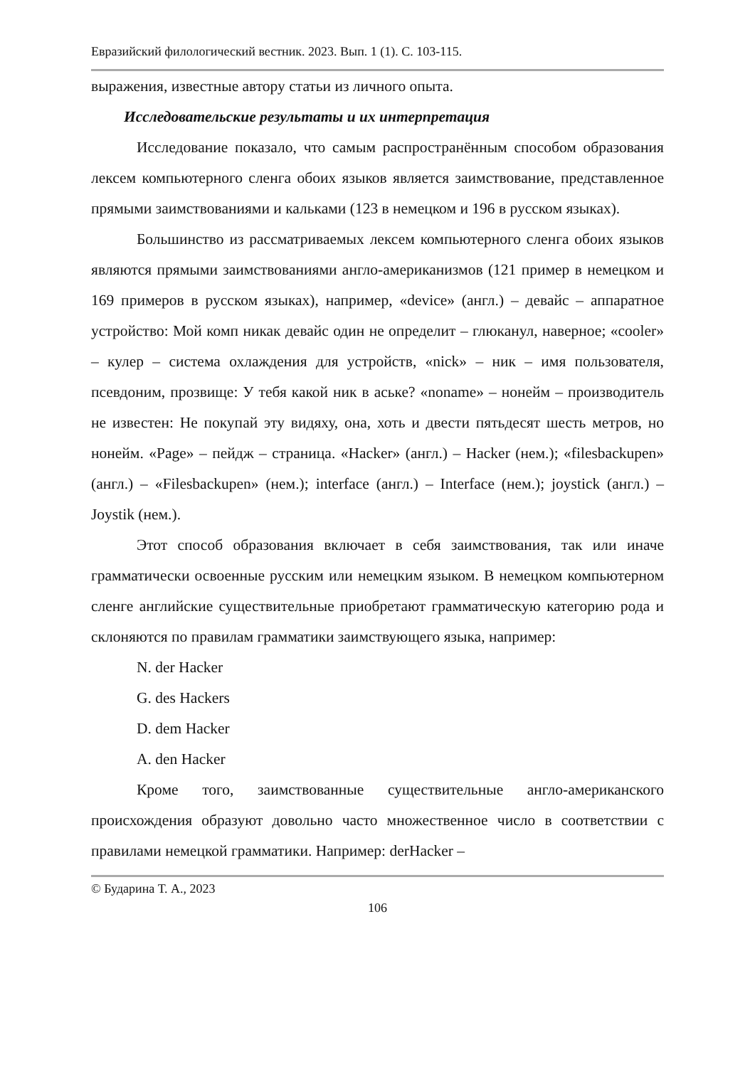Евразийский филологический вестник. 2023. Вып. 1 (1). С. 103-115.
выражения, известные автору статьи из личного опыта.
Исследовательские результаты и их интерпретация
Исследование показало, что самым распространённым способом образования лексем компьютерного сленга обоих языков является заимствование, представленное прямыми заимствованиями и кальками (123 в немецком и 196 в русском языках).
Большинство из рассматриваемых лексем компьютерного сленга обоих языков являются прямыми заимствованиями англо-американизмов (121 пример в немецком и 169 примеров в русском языках), например, «device» (англ.) – девайс – аппаратное устройство: Мой комп никак девайс один не определит – глюканул, наверное; «cooler» – кулер – система охлаждения для устройств, «nick» – ник – имя пользователя, псевдоним, прозвище: У тебя какой ник в аське? «noname» – нонейм – производитель не известен: Не покупай эту видяху, она, хоть и двести пятьдесят шесть метров, но нонейм. «Page» – пейдж – страница. «Hacker» (англ.) – Hacker (нем.); «filesbackupen» (англ.) – «Filesbackupen» (нем.); interface (англ.) – Interface (нем.); joystick (англ.) – Joystik (нем.).
Этот способ образования включает в себя заимствования, так или иначе грамматически освоенные русским или немецким языком. В немецком компьютерном сленге английские существительные приобретают грамматическую категорию рода и склоняются по правилам грамматики заимствующего языка, например:
N. der Hacker
G. des Hackers
D. dem Hacker
A. den Hacker
Кроме того, заимствованные существительные англо-американского происхождения образуют довольно часто множественное число в соответствии с правилами немецкой грамматики. Например: derHacker –
© Бударина Т. А., 2023
106